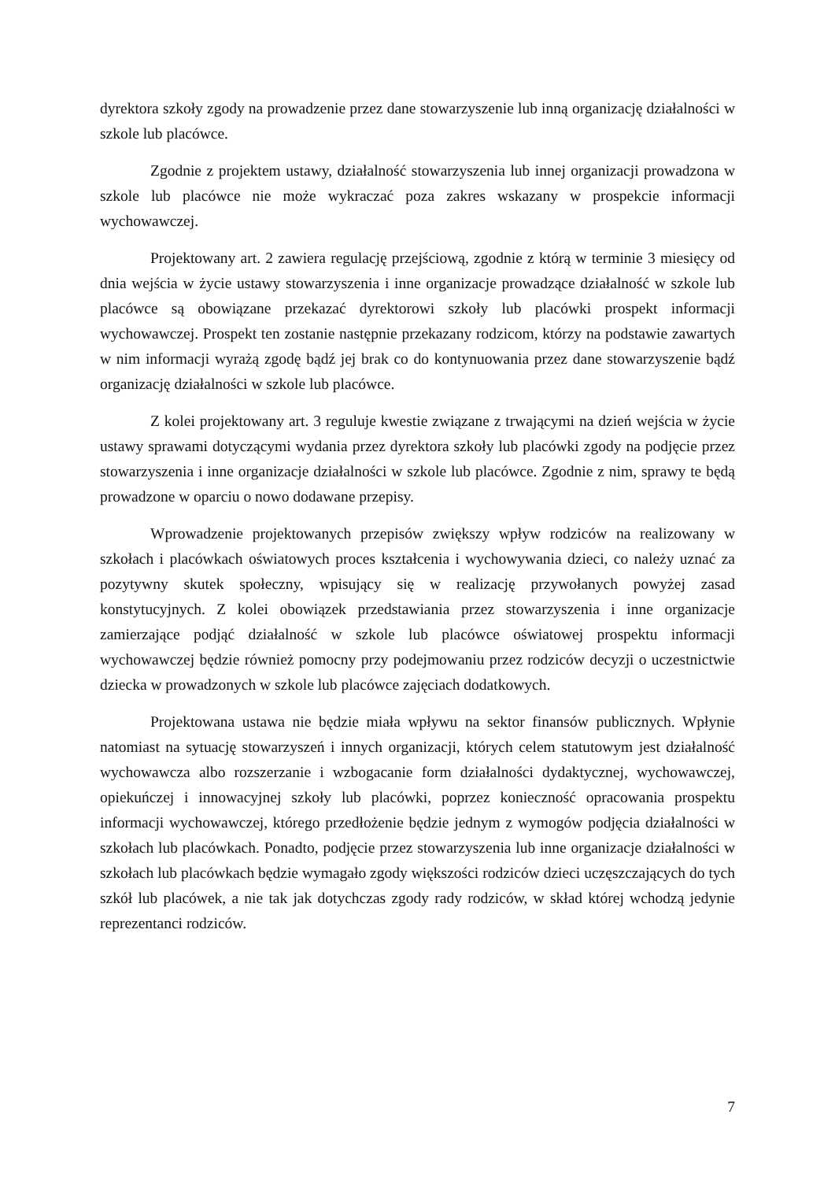dyrektora szkoły zgody na prowadzenie przez dane stowarzyszenie lub inną organizację działalności w szkole lub placówce.
Zgodnie z projektem ustawy, działalność stowarzyszenia lub innej organizacji prowadzona w szkole lub placówce nie może wykraczać poza zakres wskazany w prospekcie informacji wychowawczej.
Projektowany art. 2 zawiera regulację przejściową, zgodnie z którą w terminie 3 miesięcy od dnia wejścia w życie ustawy stowarzyszenia i inne organizacje prowadzące działalność w szkole lub placówce są obowiązane przekazać dyrektorowi szkoły lub placówki prospekt informacji wychowawczej. Prospekt ten zostanie następnie przekazany rodzicom, którzy na podstawie zawartych w nim informacji wyrażą zgodę bądź jej brak co do kontynuowania przez dane stowarzyszenie bądź organizację działalności w szkole lub placówce.
Z kolei projektowany art. 3 reguluje kwestie związane z trwającymi na dzień wejścia w życie ustawy sprawami dotyczącymi wydania przez dyrektora szkoły lub placówki zgody na podjęcie przez stowarzyszenia i inne organizacje działalności w szkole lub placówce. Zgodnie z nim, sprawy te będą prowadzone w oparciu o nowo dodawane przepisy.
Wprowadzenie projektowanych przepisów zwiększy wpływ rodziców na realizowany w szkołach i placówkach oświatowych proces kształcenia i wychowywania dzieci, co należy uznać za pozytywny skutek społeczny, wpisujący się w realizację przywołanych powyżej zasad konstytucyjnych. Z kolei obowiązek przedstawiania przez stowarzyszenia i inne organizacje zamierzające podjąć działalność w szkole lub placówce oświatowej prospektu informacji wychowawczej będzie również pomocny przy podejmowaniu przez rodziców decyzji o uczestnictwie dziecka w prowadzonych w szkole lub placówce zajęciach dodatkowych.
Projektowana ustawa nie będzie miała wpływu na sektor finansów publicznych. Wpłynie natomiast na sytuację stowarzyszeń i innych organizacji, których celem statutowym jest działalność wychowawcza albo rozszerzanie i wzbogacanie form działalności dydaktycznej, wychowawczej, opiekuńczej i innowacyjnej szkoły lub placówki, poprzez konieczność opracowania prospektu informacji wychowawczej, którego przedłożenie będzie jednym z wymogów podjęcia działalności w szkołach lub placówkach. Ponadto, podjęcie przez stowarzyszenia lub inne organizacje działalności w szkołach lub placówkach będzie wymagało zgody większości rodziców dzieci uczęszczających do tych szkół lub placówek, a nie tak jak dotychczas zgody rady rodziców, w skład której wchodzą jedynie reprezentanci rodziców.
7